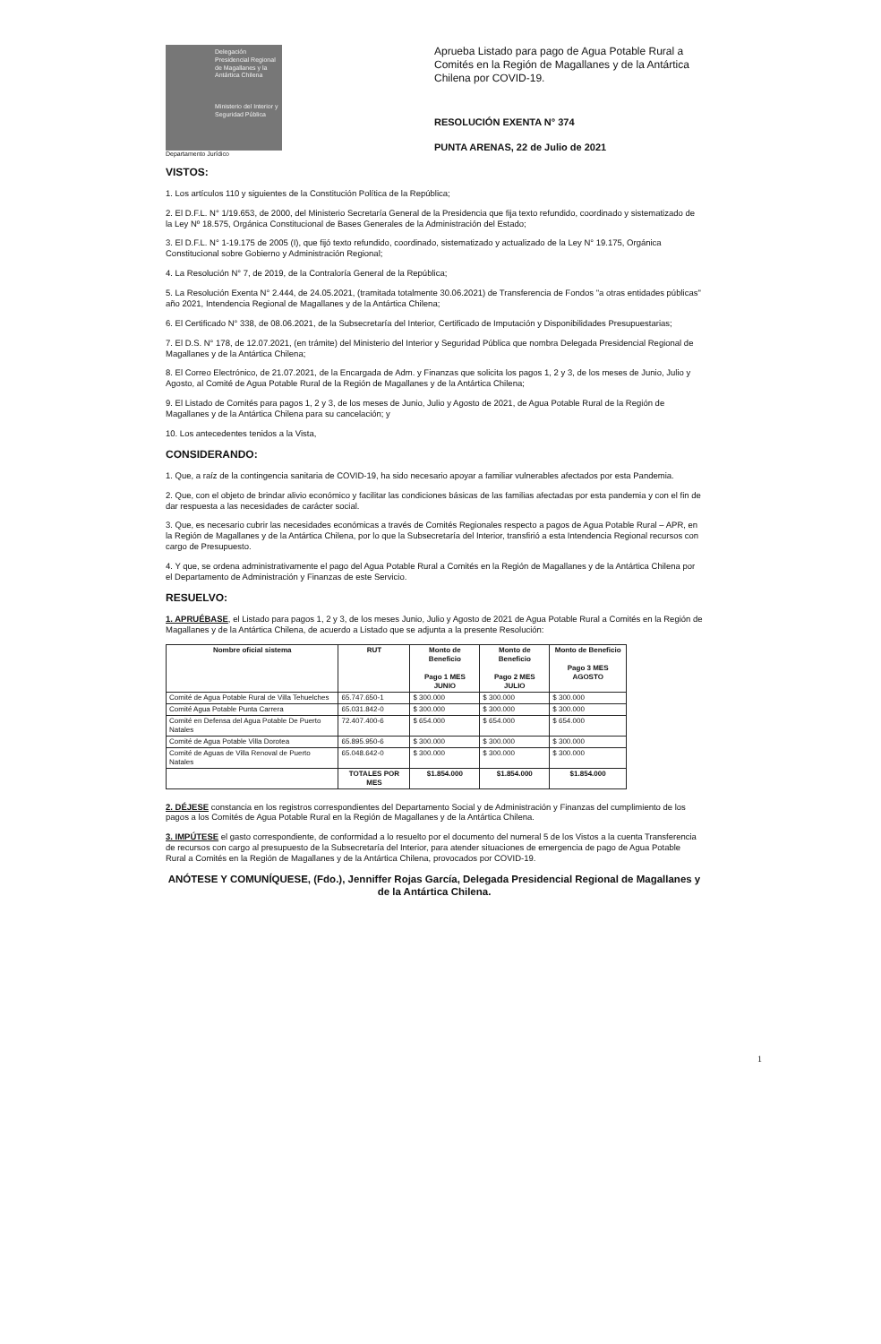Delegación Presidencial Regional de Magallanes y la Antártica Chilena
Ministerio del Interior y Seguridad Pública
Departamento Jurídico
Aprueba Listado para pago de Agua Potable Rural a Comités en la Región de Magallanes y de la Antártica Chilena por COVID-19.
RESOLUCIÓN EXENTA N° 374
PUNTA ARENAS, 22 de Julio de 2021
VISTOS:
1. Los artículos 110 y siguientes de la Constitución Política de la República;
2. El D.F.L. N° 1/19.653, de 2000, del Ministerio Secretaría General de la Presidencia que fija texto refundido, coordinado y sistematizado de la Ley Nº 18.575, Orgánica Constitucional de Bases Generales de la Administración del Estado;
3. El D.F.L. N° 1-19.175 de 2005 (I), que fijó texto refundido, coordinado, sistematizado y actualizado de la Ley N° 19.175, Orgánica Constitucional sobre Gobierno y Administración Regional;
4. La Resolución N° 7, de 2019, de la Contraloría General de la República;
5. La Resolución Exenta N° 2.444, de 24.05.2021, (tramitada totalmente 30.06.2021) de Transferencia de Fondos "a otras entidades públicas" año 2021, Intendencia Regional de Magallanes y de la Antártica Chilena;
6. El Certificado N° 338, de 08.06.2021, de la Subsecretaría del Interior, Certificado de Imputación y Disponibilidades Presupuestarias;
7. El D.S. N° 178, de 12.07.2021, (en trámite) del Ministerio del Interior y Seguridad Pública que nombra Delegada Presidencial Regional de Magallanes y de la Antártica Chilena;
8. El Correo Electrónico, de 21.07.2021, de la Encargada de Adm. y Finanzas que solicita los pagos 1, 2 y 3, de los meses de Junio, Julio y Agosto, al Comité de Agua Potable Rural de la Región de Magallanes y de la Antártica Chilena;
9. El Listado de Comités para pagos 1, 2 y 3, de los meses de Junio, Julio y Agosto de 2021, de Agua Potable Rural de la Región de Magallanes y de la Antártica Chilena para su cancelación; y
10. Los antecedentes tenidos a la Vista,
CONSIDERANDO:
1. Que, a raíz de la contingencia sanitaria de COVID-19, ha sido necesario apoyar a familiar vulnerables afectados por esta Pandemia.
2. Que, con el objeto de brindar alivio económico y facilitar las condiciones básicas de las familias afectadas por esta pandemia y con el fin de dar respuesta a las necesidades de carácter social.
3. Que, es necesario cubrir las necesidades económicas a través de Comités Regionales respecto a pagos de Agua Potable Rural – APR, en la Región de Magallanes y de la Antártica Chilena, por lo que la Subsecretaría del Interior, transfirió a esta Intendencia Regional recursos con cargo de Presupuesto.
4. Y que, se ordena administrativamente el pago del Agua Potable Rural a Comités en la Región de Magallanes y de la Antártica Chilena por el Departamento de Administración y Finanzas de este Servicio.
RESUELVO:
1. APRUÉBASE, el Listado para pagos 1, 2 y 3, de los meses Junio, Julio y Agosto de 2021 de Agua Potable Rural a Comités en la Región de Magallanes y de la Antártica Chilena, de acuerdo a Listado que se adjunta a la presente Resolución:
| Nombre oficial sistema | RUT | Monto de Beneficio Pago 1 MES JUNIO | Monto de Beneficio Pago 2 MES JULIO | Monto de Beneficio Pago 3 MES AGOSTO |
| --- | --- | --- | --- | --- |
| Comité de Agua Potable Rural de Villa Tehuelches | 65.747.650-1 | $ 300.000 | $ 300.000 | $ 300.000 |
| Comité Agua Potable Punta Carrera | 65.031.842-0 | $ 300.000 | $ 300.000 | $ 300.000 |
| Comité en Defensa del Agua Potable De Puerto Natales | 72.407.400-6 | $ 654.000 | $ 654.000 | $ 654.000 |
| Comité de Agua Potable Villa Dorotea | 65.895.950-6 | $ 300.000 | $ 300.000 | $ 300.000 |
| Comité de Aguas de Villa Renoval de Puerto Natales | 65.048.642-0 | $ 300.000 | $ 300.000 | $ 300.000 |
| | TOTALES POR MES | $1.854.000 | $1.854.000 | $1.854.000 |
2. DÉJESE constancia en los registros correspondientes del Departamento Social y de Administración y Finanzas del cumplimiento de los pagos a los Comités de Agua Potable Rural en la Región de Magallanes y de la Antártica Chilena.
3. IMPÚTESE el gasto correspondiente, de conformidad a lo resuelto por el documento del numeral 5 de los Vistos a la cuenta Transferencia de recursos con cargo al presupuesto de la Subsecretaría del Interior, para atender situaciones de emergencia de pago de Agua Potable Rural a Comités en la Región de Magallanes y de la Antártica Chilena, provocados por COVID-19.
ANÓTESE Y COMUNÍQUESE, (Fdo.), Jenniffer Rojas García, Delegada Presidencial Regional de Magallanes y de la Antártica Chilena.
1